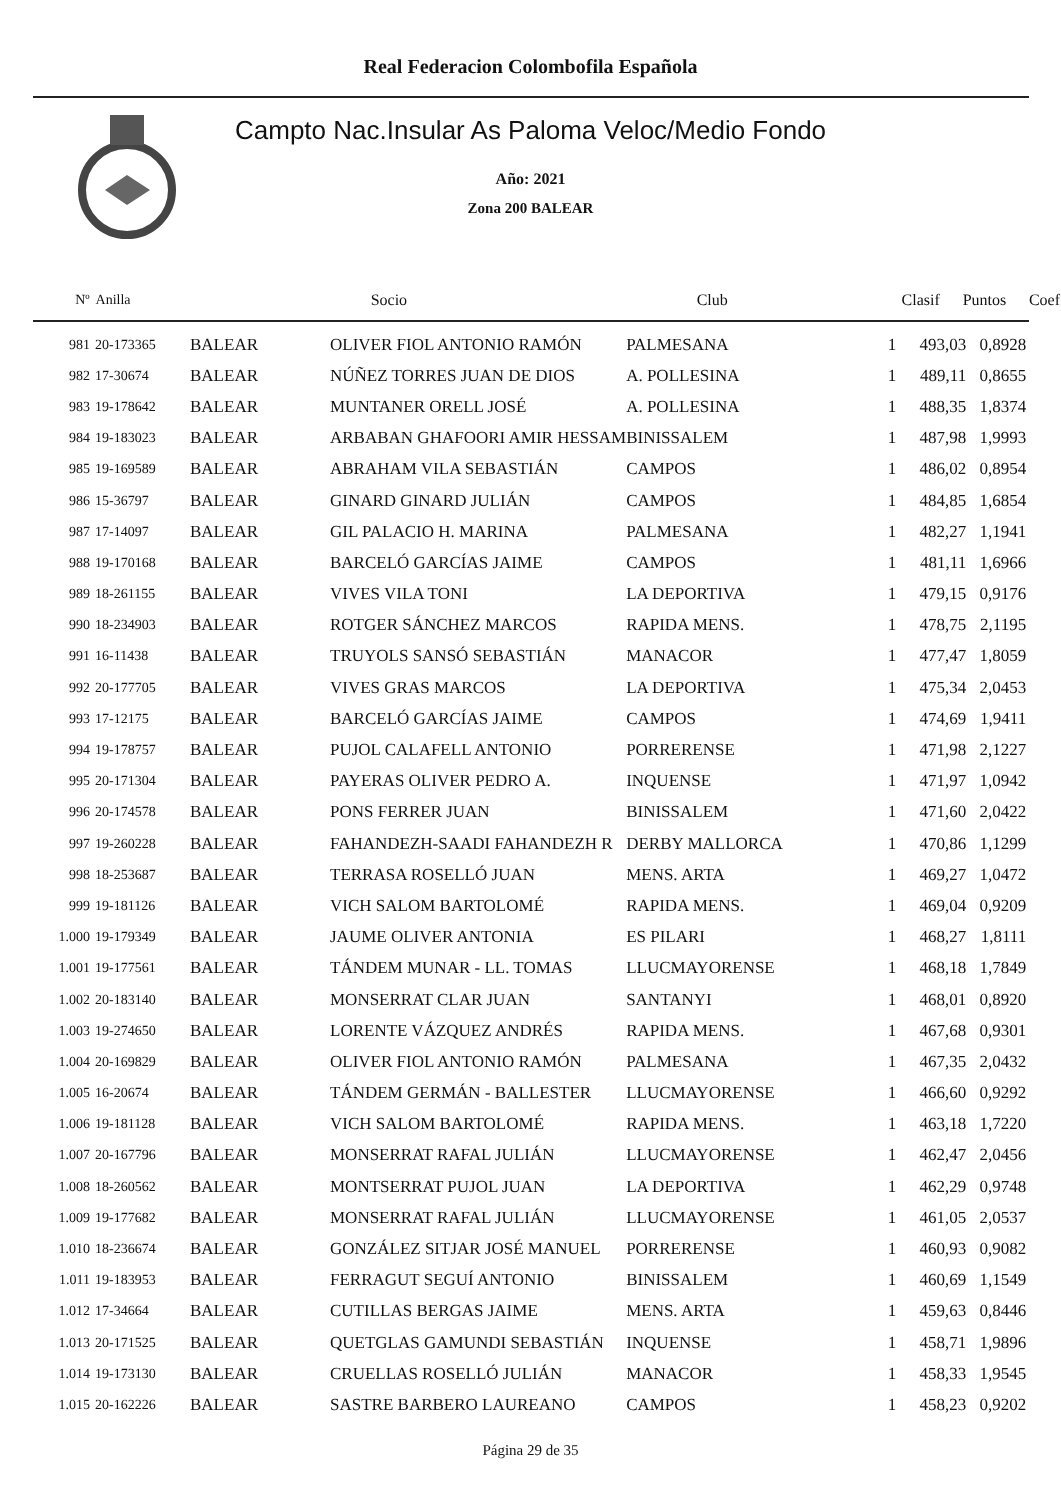Real Federacion Colombofila Española
Campto Nac.Insular As Paloma Veloc/Medio Fondo
Año: 2021
Zona 200 BALEAR
| Nº | Anilla | | Socio | Club | Clasif | Puntos | Coef |
| --- | --- | --- | --- | --- | --- | --- | --- |
| 981 | 20-173365 | BALEAR | OLIVER FIOL ANTONIO RAMÓN | PALMESANA | 1 | 493,03 | 0,8928 |
| 982 | 17-30674 | BALEAR | NÚÑEZ TORRES JUAN DE DIOS | A. POLLESINA | 1 | 489,11 | 0,8655 |
| 983 | 19-178642 | BALEAR | MUNTANER ORELL JOSÉ | A. POLLESINA | 1 | 488,35 | 1,8374 |
| 984 | 19-183023 | BALEAR | ARBABAN GHAFOORI AMIR HESSAM | BINISSALEM | 1 | 487,98 | 1,9993 |
| 985 | 19-169589 | BALEAR | ABRAHAM VILA SEBASTIÁN | CAMPOS | 1 | 486,02 | 0,8954 |
| 986 | 15-36797 | BALEAR | GINARD GINARD JULIÁN | CAMPOS | 1 | 484,85 | 1,6854 |
| 987 | 17-14097 | BALEAR | GIL PALACIO H. MARINA | PALMESANA | 1 | 482,27 | 1,1941 |
| 988 | 19-170168 | BALEAR | BARCELÓ GARCÍAS JAIME | CAMPOS | 1 | 481,11 | 1,6966 |
| 989 | 18-261155 | BALEAR | VIVES VILA TONI | LA DEPORTIVA | 1 | 479,15 | 0,9176 |
| 990 | 18-234903 | BALEAR | ROTGER SÁNCHEZ MARCOS | RAPIDA MENS. | 1 | 478,75 | 2,1195 |
| 991 | 16-11438 | BALEAR | TRUYOLS SANSÓ SEBASTIÁN | MANACOR | 1 | 477,47 | 1,8059 |
| 992 | 20-177705 | BALEAR | VIVES GRAS MARCOS | LA DEPORTIVA | 1 | 475,34 | 2,0453 |
| 993 | 17-12175 | BALEAR | BARCELÓ GARCÍAS JAIME | CAMPOS | 1 | 474,69 | 1,9411 |
| 994 | 19-178757 | BALEAR | PUJOL CALAFELL ANTONIO | PORRERENSE | 1 | 471,98 | 2,1227 |
| 995 | 20-171304 | BALEAR | PAYERAS OLIVER PEDRO A. | INQUENSE | 1 | 471,97 | 1,0942 |
| 996 | 20-174578 | BALEAR | PONS FERRER JUAN | BINISSALEM | 1 | 471,60 | 2,0422 |
| 997 | 19-260228 | BALEAR | FAHANDEZH-SAADI FAHANDEZH R | DERBY MALLORCA | 1 | 470,86 | 1,1299 |
| 998 | 18-253687 | BALEAR | TERRASA ROSELLÓ JUAN | MENS. ARTA | 1 | 469,27 | 1,0472 |
| 999 | 19-181126 | BALEAR | VICH SALOM BARTOLOMÉ | RAPIDA MENS. | 1 | 469,04 | 0,9209 |
| 1.000 | 19-179349 | BALEAR | JAUME OLIVER ANTONIA | ES PILARI | 1 | 468,27 | 1,8111 |
| 1.001 | 19-177561 | BALEAR | TÁNDEM MUNAR - LL. TOMAS | LLUCMAYORENSE | 1 | 468,18 | 1,7849 |
| 1.002 | 20-183140 | BALEAR | MONSERRAT CLAR JUAN | SANTANYI | 1 | 468,01 | 0,8920 |
| 1.003 | 19-274650 | BALEAR | LORENTE VÁZQUEZ ANDRÉS | RAPIDA MENS. | 1 | 467,68 | 0,9301 |
| 1.004 | 20-169829 | BALEAR | OLIVER FIOL ANTONIO RAMÓN | PALMESANA | 1 | 467,35 | 2,0432 |
| 1.005 | 16-20674 | BALEAR | TÁNDEM GERMÁN - BALLESTER | LLUCMAYORENSE | 1 | 466,60 | 0,9292 |
| 1.006 | 19-181128 | BALEAR | VICH SALOM BARTOLOMÉ | RAPIDA MENS. | 1 | 463,18 | 1,7220 |
| 1.007 | 20-167796 | BALEAR | MONSERRAT RAFAL JULIÁN | LLUCMAYORENSE | 1 | 462,47 | 2,0456 |
| 1.008 | 18-260562 | BALEAR | MONTSERRAT PUJOL JUAN | LA DEPORTIVA | 1 | 462,29 | 0,9748 |
| 1.009 | 19-177682 | BALEAR | MONSERRAT RAFAL JULIÁN | LLUCMAYORENSE | 1 | 461,05 | 2,0537 |
| 1.010 | 18-236674 | BALEAR | GONZÁLEZ SITJAR JOSÉ MANUEL | PORRERENSE | 1 | 460,93 | 0,9082 |
| 1.011 | 19-183953 | BALEAR | FERRAGUT SEGUÍ ANTONIO | BINISSALEM | 1 | 460,69 | 1,1549 |
| 1.012 | 17-34664 | BALEAR | CUTILLAS BERGAS JAIME | MENS. ARTA | 1 | 459,63 | 0,8446 |
| 1.013 | 20-171525 | BALEAR | QUETGLAS GAMUNDI SEBASTIÁN | INQUENSE | 1 | 458,71 | 1,9896 |
| 1.014 | 19-173130 | BALEAR | CRUELLAS ROSELLÓ JULIÁN | MANACOR | 1 | 458,33 | 1,9545 |
| 1.015 | 20-162226 | BALEAR | SASTRE BARBERO LAUREANO | CAMPOS | 1 | 458,23 | 0,9202 |
Página 29 de 35